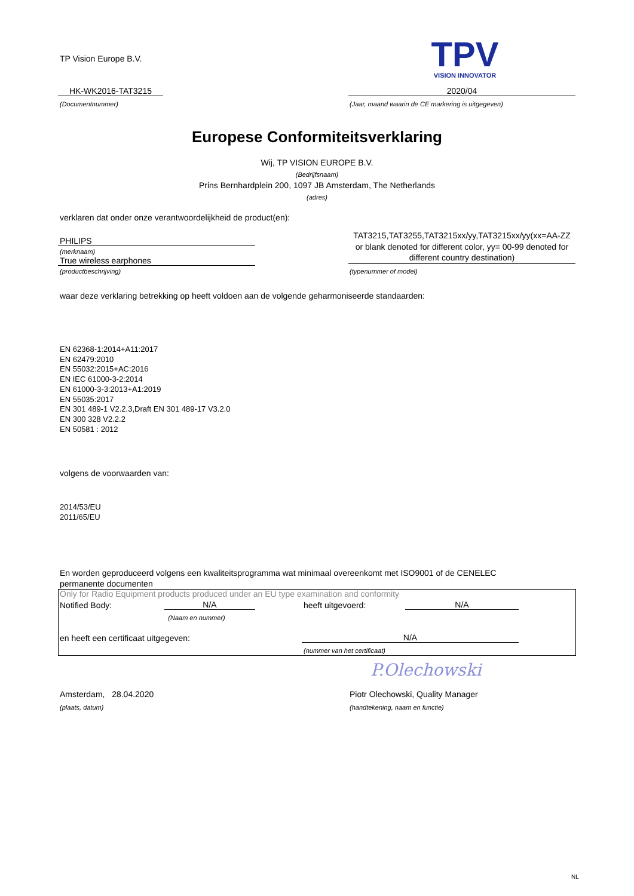TP Vision Europe B.V.
TPV
VISION INNOVATOR
HK-WK2016-TAT3215
(Documentnummer)
2020/04
(Jaar, maand waarin de CE markering is uitgegeven)
Europese Conformiteitsverklaring
Wij, TP VISION EUROPE B.V.
(Bedrijfsnaam)
Prins Bernhardplein 200, 1097 JB Amsterdam, The Netherlands
(adres)
verklaren dat onder onze verantwoordelijkheid de product(en):
PHILIPS
(merknaam)
True wireless earphones
(productbeschrijving)
TAT3215,TAT3255,TAT3215xx/yy,TAT3215xx/yy(xx=AA-ZZ or blank denoted for different color, yy= 00-99 denoted for different country destination)
(typenummer of model)
waar deze verklaring betrekking op heeft voldoen aan de volgende geharmoniseerde standaarden:
EN 62368-1:2014+A11:2017
EN 62479:2010
EN 55032:2015+AC:2016
EN IEC 61000-3-2:2014
EN 61000-3-3:2013+A1:2019
EN 55035:2017
EN 301 489-1 V2.2.3,Draft EN 301 489-17 V3.2.0
EN 300 328 V2.2.2
EN 50581 : 2012
volgens de voorwaarden van:
2014/53/EU
2011/65/EU
En worden geproduceerd volgens een kwaliteitsprogramma wat minimaal overeenkomt met ISO9001 of de CENELEC permanente documenten
Only for Radio Equipment products produced under an EU type examination and conformity
Notified Body: N/A
(Naam en nummer)
heeft uitgevoerd: N/A
en heeft een certificaat uitgegeven:
N/A
(nummer van het certificaat)
P.Olechowski
Amsterdam, 28.04.2020
(plaats, datum)
Piotr Olechowski, Quality Manager
(handtekening, naam en functie)
NL